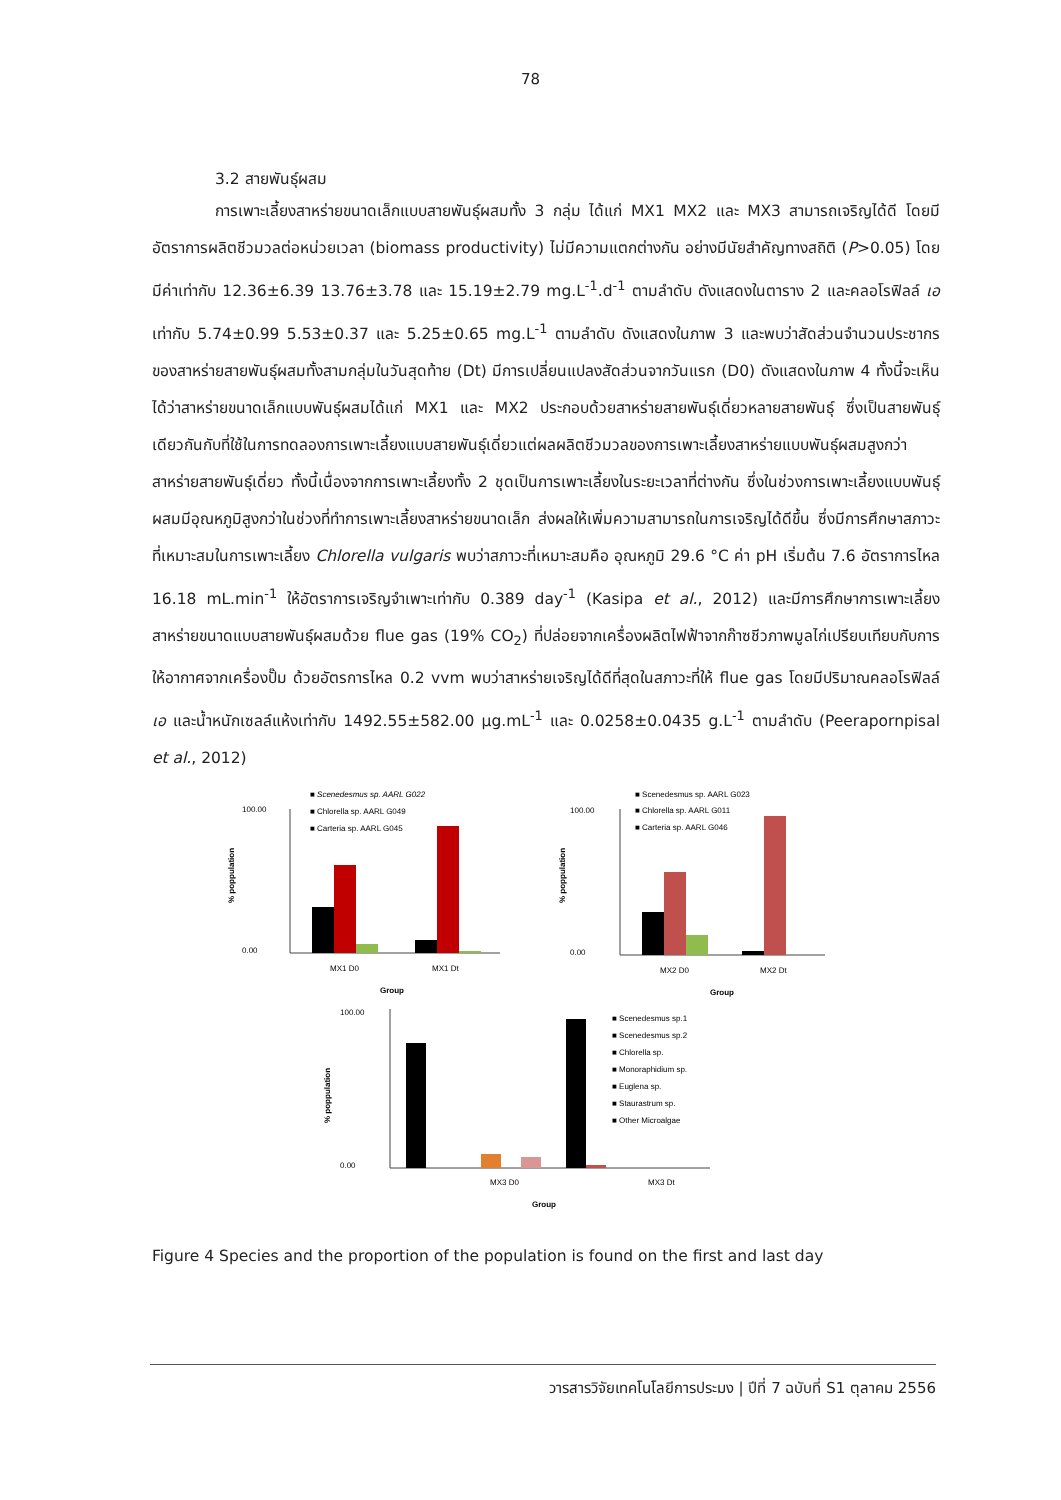78
3.2 สายพันธุ์ผสม
การเพาะเลี้ยงสาหร่ายขนาดเล็กแบบสายพันธุ์ผสมทั้ง 3 กลุ่ม ได้แก่ MX1 MX2 และ MX3 สามารถเจริญได้ดี โดยมีอัตราการผลิตชีวมวลต่อหน่วยเวลา (biomass productivity) ไม่มีความแตกต่างกัน อย่างมีนัยสำคัญทางสถิติ (P>0.05) โดยมีค่าเท่ากับ 12.36±6.39 13.76±3.78 และ 15.19±2.79 mg.L<sup>-1</sup>.d<sup>-1</sup> ตามลำดับ ดังแสดงในตาราง 2 และคลอโรฟิลล์ เอ เท่ากับ 5.74±0.99 5.53±0.37 และ 5.25±0.65 mg.L<sup>-1</sup> ตามลำดับ ดังแสดงในภาพ 3 และพบว่าสัดส่วนจำนวนประชากรของสาหร่ายสายพันธุ์ผสมทั้งสามกลุ่มในวันสุดท้าย (Dt) มีการเปลี่ยนแปลงสัดส่วนจากวันแรก (D0) ดังแสดงในภาพ 4 ทั้งนี้จะเห็นได้ว่าสาหร่ายขนาดเล็กแบบพันธุ์ผสมได้แก่ MX1 และ MX2 ประกอบด้วยสาหร่ายสายพันธุ์เดี่ยวหลายสายพันธุ์ ซึ่งเป็นสายพันธุ์เดียวกันกับที่ใช้ในการทดลองการเพาะเลี้ยงแบบสายพันธุ์เดี่ยวแต่ผลผลิตชีวมวลของการเพาะเลี้ยงสาหร่ายแบบพันธุ์ผสมสูงกว่าสาหร่ายสายพันธุ์เดี่ยว ทั้งนี้เนื่องจากการเพาะเลี้ยงทั้ง 2 ชุดเป็นการเพาะเลี้ยงในระยะเวลาที่ต่างกัน ซึ่งในช่วงการเพาะเลี้ยงแบบพันธุ์ผสมมีอุณหภูมิสูงกว่าในช่วงที่ทำการเพาะเลี้ยงสาหร่ายขนาดเล็ก ส่งผลให้เพิ่มความสามารถในการเจริญได้ดีขึ้น ซึ่งมีการศึกษาสภาวะที่เหมาะสมในการเพาะเลี้ยง Chlorella vulgaris พบว่าสภาวะที่เหมาะสมคือ อุณหภูมิ 29.6 °C ค่า pH เริ่มต้น 7.6 อัตราการไหล 16.18 mL.min<sup>-1</sup> ให้อัตราการเจริญจำเพาะเท่ากับ 0.389 day<sup>-1</sup> (Kasipa et al., 2012) และมีการศึกษาการเพาะเลี้ยงสาหร่ายขนาดแบบสายพันธุ์ผสมด้วย flue gas (19% CO<sub>2</sub>) ที่ปล่อยจากเครื่องผลิตไฟฟ้าจากก๊าซชีวภาพมูลไก่เปรียบเทียบกับการให้อากาศจากเครื่องปั๊ม ด้วยอัตรการไหล 0.2 vvm พบว่าสาหร่ายเจริญได้ดีที่สุดในสภาวะที่ให้ flue gas โดยมีปริมาณคลอโรฟิลล์ เอ และน้ำหนักเซลล์แห้งเท่ากับ 1492.55±582.00 µg.mL<sup>-1</sup> และ 0.0258±0.0435 g.L<sup>-1</sup> ตามลำดับ (Peerapornpisal et al., 2012)
■ Scenedesmus sp. AARL G022
■ Chlorella sp. AARL G049
■ Carteria sp. AARL G045
100.00
0.00
% poppulation
MX1 D0
MX1 Dt
Group
■ Scenedesmus sp. AARL G023
■ Chlorella sp. AARL G011
■ Carteria sp. AARL G046
100.00
0.00
% poppulation
MX2 D0
MX2 Dt
Group
100.00
0.00
% poppulation
MX3 D0
MX3 Dt
Group
■ Scenedesmus sp.1
■ Scenedesmus sp.2
■ Chlorella sp.
■ Monoraphidium sp.
■ Euglena sp.
■ Staurastrum sp.
■ Other Microalgae
Figure 4 Species and the proportion of the population is found on the first and last day
วารสารวิจัยเทคโนโลยีการประมง | ปีที่ 7 ฉบับที่ S1 ตุลาคม 2556